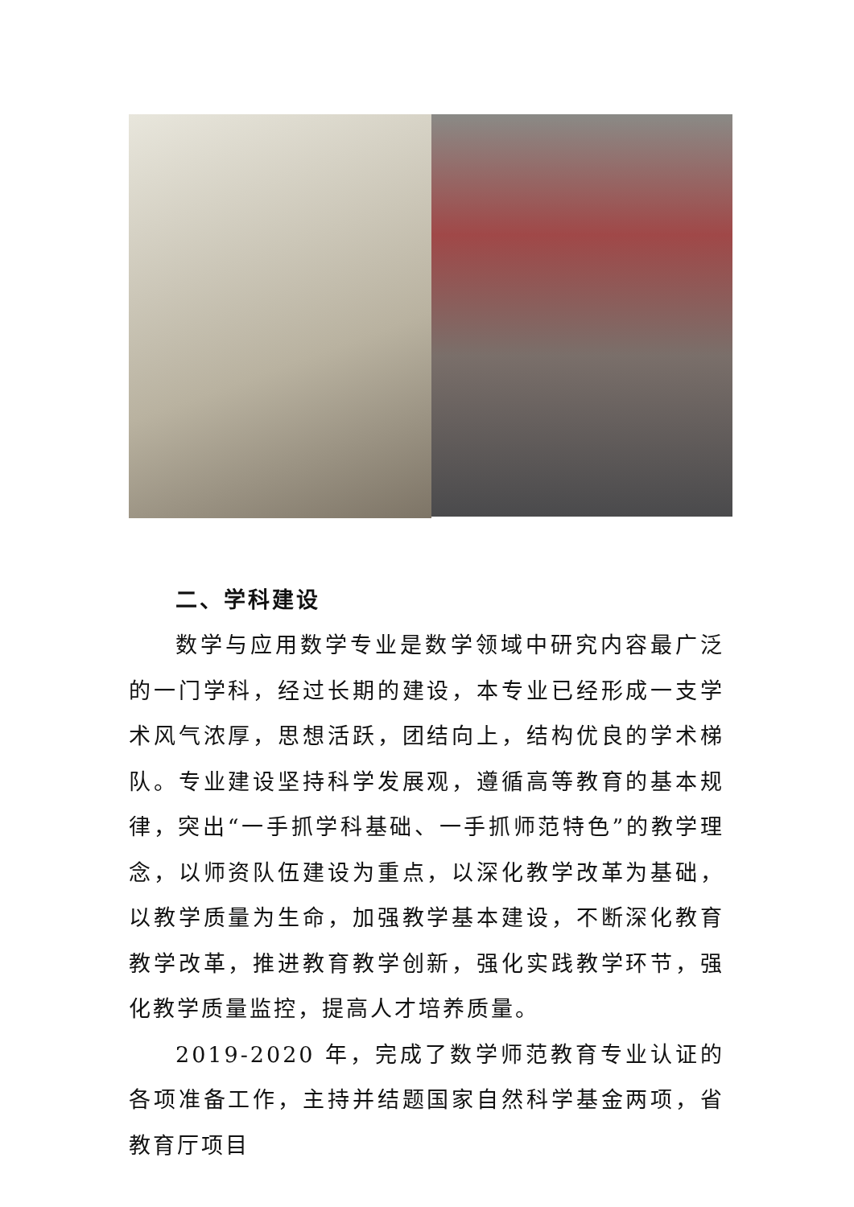二、学科建设
数学与应用数学专业是数学领域中研究内容最广泛的一门学科，经过长期的建设，本专业已经形成一支学术风气浓厚，思想活跃，团结向上，结构优良的学术梯队。专业建设坚持科学发展观，遵循高等教育的基本规律，突出“一手抓学科基础、一手抓师范特色”的教学理念，以师资队伍建设为重点，以深化教学改革为基础，以教学质量为生命，加强教学基本建设，不断深化教育教学改革，推进教育教学创新，强化实践教学环节，强化教学质量监控，提高人才培养质量。
2019-2020 年，完成了数学师范教育专业认证的各项准备工作，主持并结题国家自然科学基金两项，省教育厅项目